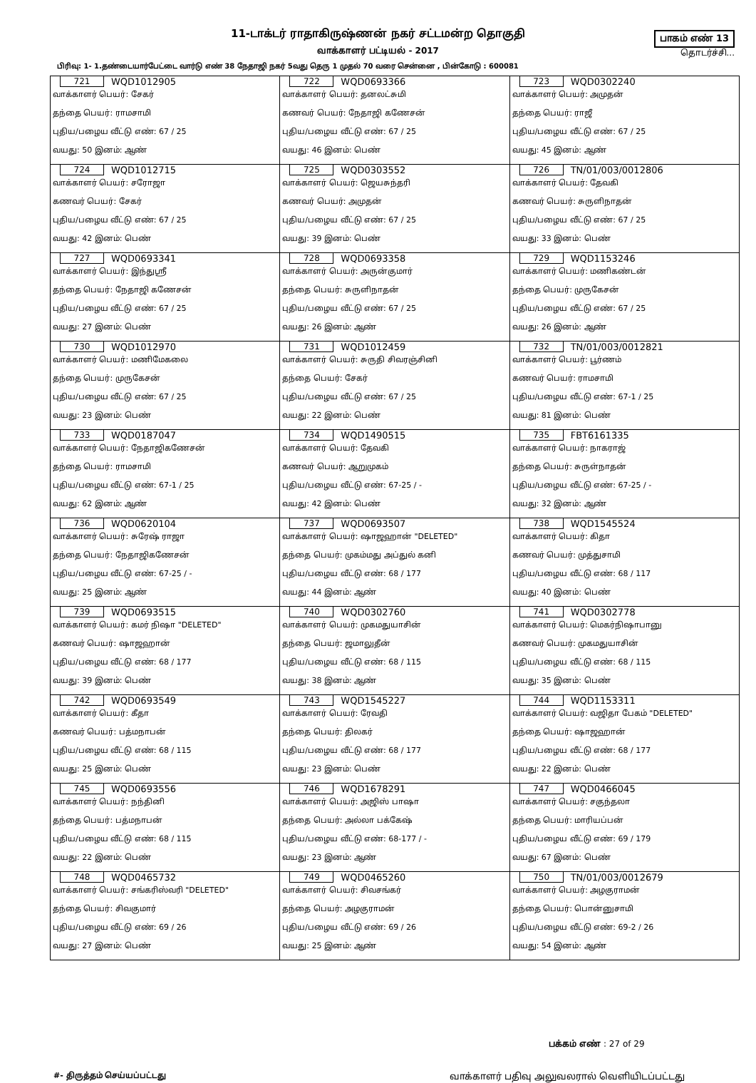11-டாக்டர் ராதாகிருஷ்ணன் நகர் சட்டமன்ற தொகுதி
வாக்காளர் பட்டியல் - 2017
பாகம் எண் 13
தொடர்ச்சி...
பிரிவு: 1- 1.தண்டையார்பேட்டை வார்டு எண் 38 நேதாஜி நகர் 5வது தெரு 1 முதல் 70 வரை சென்னை , பின்கோடு : 600081
| 721 WQD1012905 வாக்காளர் பெயர்: சேகர் தந்தை பெயர்: ராமசாமி புதிய/பழைய வீட்டு எண்: 67 / 25 வயது: 50 இனம்: ஆண் | 722 WQD0693366 வாக்காளர் பெயர்: தனலட்சுமி கணவர் பெயர்: நேதாஜி கணேசன் புதிய/பழைய வீட்டு எண்: 67 / 25 வயது: 46 இனம்: பெண் | 723 WQD0302240 வாக்காளர் பெயர்: அமுதன் தந்தை பெயர்: ராஜீ புதிய/பழைய வீட்டு எண்: 67 / 25 வயது: 45 இனம்: ஆண் |
| 724 WQD1012715 வாக்காளர் பெயர்: சரோஜா கணவர் பெயர்: சேகர் புதிய/பழைய வீட்டு எண்: 67 / 25 வயது: 42 இனம்: பெண் | 725 WQD0303552 வாக்காளர் பெயர்: ஜெயசுந்தரி கணவர் பெயர்: அமுதன் புதிய/பழைய வீட்டு எண்: 67 / 25 வயது: 39 இனம்: பெண் | 726 TN/01/003/0012806 வாக்காளர் பெயர்: தேவகி கணவர் பெயர்: சுருளிநாதன் புதிய/பழைய வீட்டு எண்: 67 / 25 வயது: 33 இனம்: பெண் |
| 727 WQD0693341 வாக்காளர் பெயர்: இந்துஸ்ரீ தந்தை பெயர்: நேதாஜி கணேசன் புதிய/பழைய வீட்டு எண்: 67 / 25 வயது: 27 இனம்: பெண் | 728 WQD0693358 வாக்காளர் பெயர்: அருன்குமார் தந்தை பெயர்: சுருளிநாதன் புதிய/பழைய வீட்டு எண்: 67 / 25 வயது: 26 இனம்: ஆண் | 729 WQD1153246 வாக்காளர் பெயர்: மணிகண்டன் தந்தை பெயர்: முருகேசன் புதிய/பழைய வீட்டு எண்: 67 / 25 வயது: 26 இனம்: ஆண் |
| 730 WQD1012970 வாக்காளர் பெயர்: மணிமேகலை தந்தை பெயர்: முருகேசன் புதிய/பழைய வீட்டு எண்: 67 / 25 வயது: 23 இனம்: பெண் | 731 WQD1012459 வாக்காளர் பெயர்: சுருதி சிவரஞ்சினி தந்தை பெயர்: சேகர் புதிய/பழைய வீட்டு எண்: 67 / 25 வயது: 22 இனம்: பெண் | 732 TN/01/003/0012821 வாக்காளர் பெயர்: பூர்ணம் கணவர் பெயர்: ராமசாமி புதிய/பழைய வீட்டு எண்: 67-1 / 25 வயது: 81 இனம்: பெண் |
| 733 WQD0187047 வாக்காளர் பெயர்: நேதாஜிகணேசன் தந்தை பெயர்: ராமசாமி புதிய/பழைய வீட்டு எண்: 67-1 / 25 வயது: 62 இனம்: ஆண் | 734 WQD1490515 வாக்காளர் பெயர்: தேவகி கணவர் பெயர்: ஆறுமுகம் புதிய/பழைய வீட்டு எண்: 67-25 / - வயது: 42 இனம்: பெண் | 735 FBT6161335 வாக்காளர் பெயர்: நாகராஜ் தந்தை பெயர்: சுருள்நாதன் புதிய/பழைய வீட்டு எண்: 67-25 / - வயது: 32 இனம்: ஆண் |
| 736 WQD0620104 வாக்காளர் பெயர்: சுரேஷ் ராஜா தந்தை பெயர்: நேதாஜிகணேசன் புதிய/பழைய வீட்டு எண்: 67-25 / - வயது: 25 இனம்: ஆண் | 737 WQD0693507 வாக்காளர் பெயர்: ஷாஜஹான் "DELETED" தந்தை பெயர்: முகம்மது அப்துல் கனி புதிய/பழைய வீட்டு எண்: 68 / 177 வயது: 44 இனம்: ஆண் | 738 WQD1545524 வாக்காளர் பெயர்: கிதா கணவர் பெயர்: முத்துசாமி புதிய/பழைய வீட்டு எண்: 68 / 117 வயது: 40 இனம்: பெண் |
| 739 WQD0693515 வாக்காளர் பெயர்: கமர் நிஷா "DELETED" கணவர் பெயர்: ஷாஜஹான் புதிய/பழைய வீட்டு எண்: 68 / 177 வயது: 39 இனம்: பெண் | 740 WQD0302760 வாக்காளர் பெயர்: முகமதுயாசின் தந்தை பெயர்: ஜமாலுதீன் புதிய/பழைய வீட்டு எண்: 68 / 115 வயது: 38 இனம்: ஆண் | 741 WQD0302778 வாக்காளர் பெயர்: மெகர்நிஷாபானு கணவர் பெயர்: முகமதுயாசின் புதிய/பழைய வீட்டு எண்: 68 / 115 வயது: 35 இனம்: பெண் |
| 742 WQD0693549 வாக்காளர் பெயர்: கீதா கணவர் பெயர்: பத்மநாபன் புதிய/பழைய வீட்டு எண்: 68 / 115 வயது: 25 இனம்: பெண் | 743 WQD1545227 வாக்காளர் பெயர்: ரேவதி தந்தை பெயர்: திலகர் புதிய/பழைய வீட்டு எண்: 68 / 177 வயது: 23 இனம்: பெண் | 744 WQD1153311 வாக்காளர் பெயர்: வஜிதா பேகம் "DELETED" தந்தை பெயர்: ஷாஜஹான் புதிய/பழைய வீட்டு எண்: 68 / 177 வயது: 22 இனம்: பெண் |
| 745 WQD0693556 வாக்காளர் பெயர்: நந்தினி தந்தை பெயர்: பத்மநாபன் புதிய/பழைய வீட்டு எண்: 68 / 115 வயது: 22 இனம்: பெண் | 746 WQD1678291 வாக்காளர் பெயர்: அஜிஸ் பாஷா தந்தை பெயர்: அல்லா பக்கேஷ் புதிய/பழைய வீட்டு எண்: 68-177 / - வயது: 23 இனம்: ஆண் | 747 WQD0466045 வாக்காளர் பெயர்: சகுந்தலா தந்தை பெயர்: மாரியப்பன் புதிய/பழைய வீட்டு எண்: 69 / 179 வயது: 67 இனம்: பெண் |
| 748 WQD0465732 வாக்காளர் பெயர்: சங்கரிஸ்வரி "DELETED" தந்தை பெயர்: சிவகுமார் புதிய/பழைய வீட்டு எண்: 69 / 26 வயது: 27 இனம்: பெண் | 749 WQD0465260 வாக்காளர் பெயர்: சிவசங்கர் தந்தை பெயர்: அழகுராமன் புதிய/பழைய வீட்டு எண்: 69 / 26 வயது: 25 இனம்: ஆண் | 750 TN/01/003/0012679 வாக்காளர் பெயர்: அழகுராமன் தந்தை பெயர்: பொன்னுசாமி புதிய/பழைய வீட்டு எண்: 69-2 / 26 வயது: 54 இனம்: ஆண் |
பக்கம் எண் : 27 of 29
#- திருத்தம் செய்யப்பட்டது வாக்காளர் பதிவு அலுவலரால் வெளியிடப்பட்டது